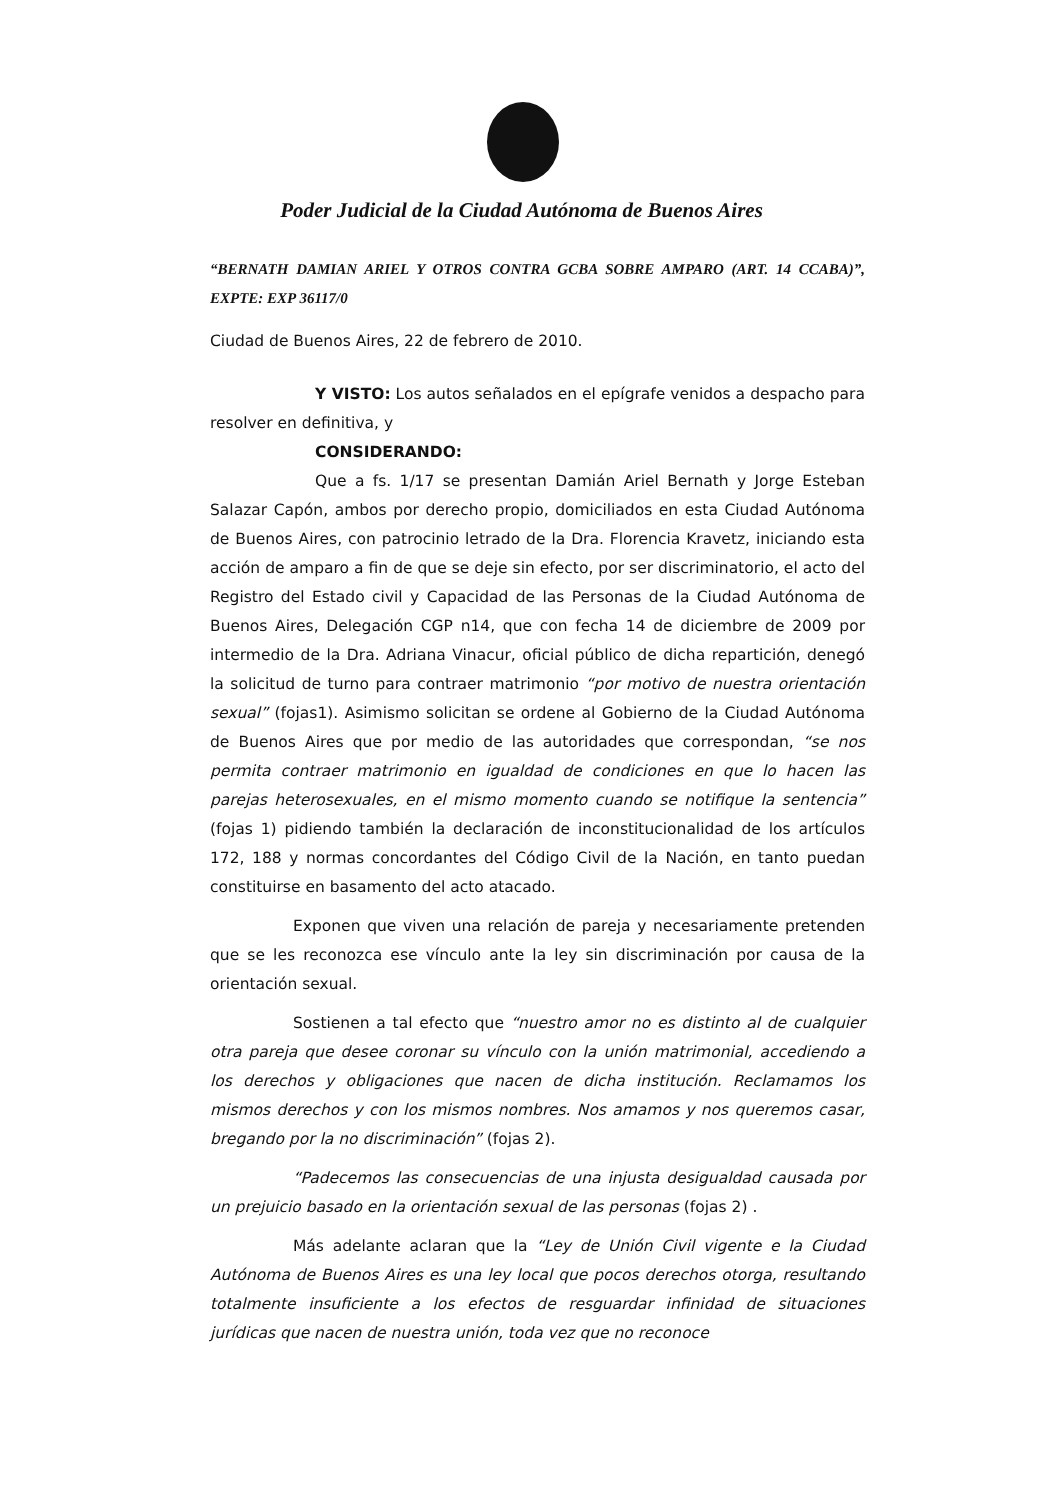Poder Judicial de la Ciudad Autónoma de Buenos Aires
“BERNATH DAMIAN ARIEL Y OTROS CONTRA GCBA SOBRE AMPARO (ART. 14 CCABA)”, EXPTE: EXP 36117/0
Ciudad de Buenos Aires, 22 de febrero de 2010.
Y VISTO: Los autos señalados en el epígrafe venidos a despacho para resolver en definitiva, y
CONSIDERANDO:
Que a fs. 1/17 se presentan Damián Ariel Bernath y Jorge Esteban Salazar Capón, ambos por derecho propio, domiciliados en esta Ciudad Autónoma de Buenos Aires, con patrocinio letrado de la Dra. Florencia Kravetz, iniciando esta acción de amparo a fin de que se deje sin efecto, por ser discriminatorio, el acto del Registro del Estado civil y Capacidad de las Personas de la Ciudad Autónoma de Buenos Aires, Delegación CGP n14, que con fecha 14 de diciembre de 2009 por intermedio de la Dra. Adriana Vinacur, oficial público de dicha repartición, denegó la solicitud de turno para contraer matrimonio “por motivo de nuestra orientación sexual” (fojas1). Asimismo solicitan se ordene al Gobierno de la Ciudad Autónoma de Buenos Aires que por medio de las autoridades que correspondan, “se nos permita contraer matrimonio en igualdad de condiciones en que lo hacen las parejas heterosexuales, en el mismo momento cuando se notifique la sentencia” (fojas 1) pidiendo también la declaración de inconstitucionalidad de los artículos 172, 188 y normas concordantes del Código Civil de la Nación, en tanto puedan constituirse en basamento del acto atacado.
Exponen que viven una relación de pareja y necesariamente pretenden que se les reconozca ese vínculo ante la ley sin discriminación por causa de la orientación sexual.
Sostienen a tal efecto que “nuestro amor no es distinto al de cualquier otra pareja que desee coronar su vínculo con la unión matrimonial, accediendo a los derechos y obligaciones que nacen de dicha institución. Reclamamos los mismos derechos y con los mismos nombres. Nos amamos y nos queremos casar, bregando por la no discriminación” (fojas 2).
“Padecemos las consecuencias de una injusta desigualdad causada por un prejuicio basado en la orientación sexual de las personas (fojas 2) .
Más adelante aclaran que la “Ley de Unión Civil vigente e la Ciudad Autónoma de Buenos Aires es una ley local que pocos derechos otorga, resultando totalmente insuficiente a los efectos de resguardar infinidad de situaciones jurídicas que nacen de nuestra unión, toda vez que no reconoce